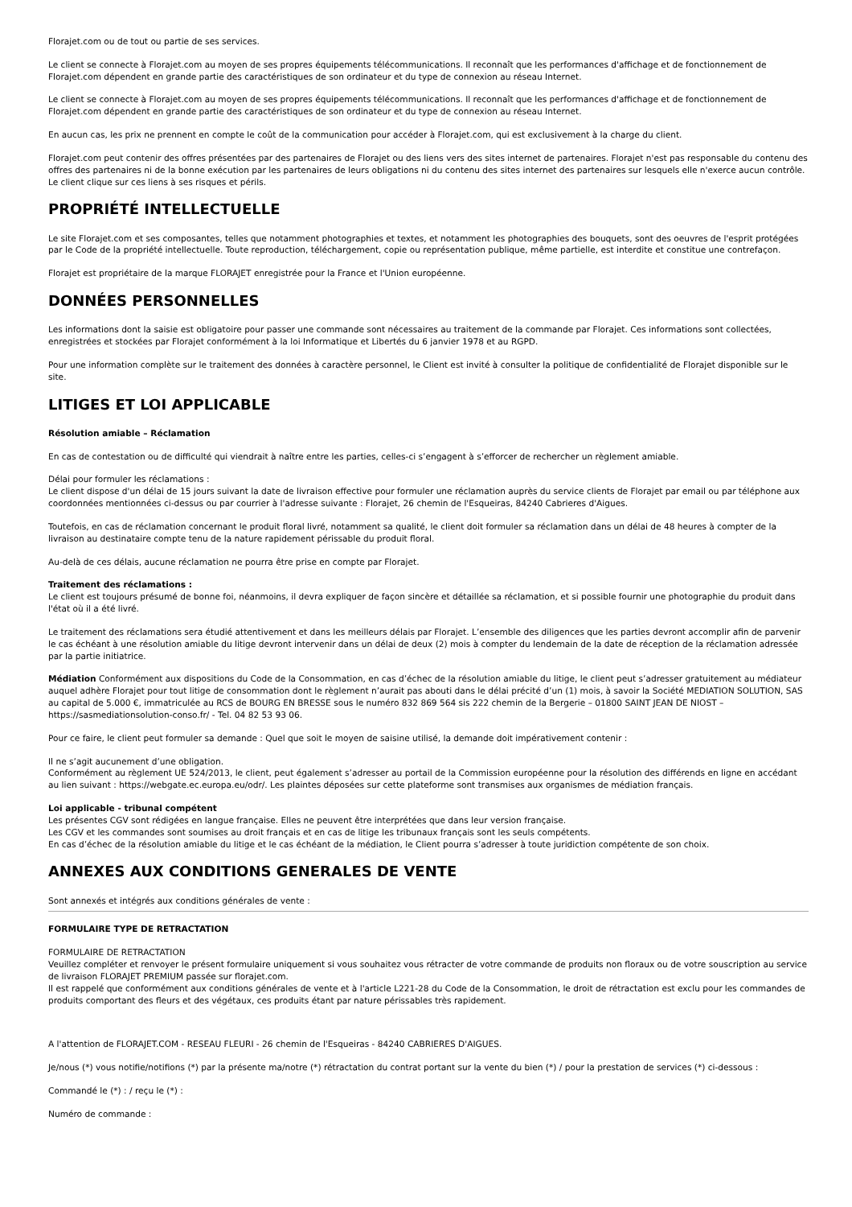Florajet.com ou de tout ou partie de ses services.
Le client se connecte à Florajet.com au moyen de ses propres équipements télécommunications. Il reconnaît que les performances d'affichage et de fonctionnement de Florajet.com dépendent en grande partie des caractéristiques de son ordinateur et du type de connexion au réseau Internet.
Le client se connecte à Florajet.com au moyen de ses propres équipements télécommunications. Il reconnaît que les performances d'affichage et de fonctionnement de Florajet.com dépendent en grande partie des caractéristiques de son ordinateur et du type de connexion au réseau Internet.
En aucun cas, les prix ne prennent en compte le coût de la communication pour accéder à Florajet.com, qui est exclusivement à la charge du client.
Florajet.com peut contenir des offres présentées par des partenaires de Florajet ou des liens vers des sites internet de partenaires. Florajet n'est pas responsable du contenu des offres des partenaires ni de la bonne exécution par les partenaires de leurs obligations ni du contenu des sites internet des partenaires sur lesquels elle n'exerce aucun contrôle. Le client clique sur ces liens à ses risques et périls.
PROPRIÉTÉ INTELLECTUELLE
Le site Florajet.com et ses composantes, telles que notamment photographies et textes, et notamment les photographies des bouquets, sont des oeuvres de l'esprit protégées par le Code de la propriété intellectuelle. Toute reproduction, téléchargement, copie ou représentation publique, même partielle, est interdite et constitue une contrefaçon.
Florajet est propriétaire de la marque FLORAJET enregistrée pour la France et l'Union européenne.
DONNÉES PERSONNELLES
Les informations dont la saisie est obligatoire pour passer une commande sont nécessaires au traitement de la commande par Florajet. Ces informations sont collectées, enregistrées et stockées par Florajet conformément à la loi Informatique et Libertés du 6 janvier 1978 et au RGPD.
Pour une information complète sur le traitement des données à caractère personnel, le Client est invité à consulter la politique de confidentialité de Florajet disponible sur le site.
LITIGES ET LOI APPLICABLE
Résolution amiable – Réclamation
En cas de contestation ou de difficulté qui viendrait à naître entre les parties, celles-ci s’engagent à s’efforcer de rechercher un règlement amiable.
Délai pour formuler les réclamations :
Le client dispose d'un délai de 15 jours suivant la date de livraison effective pour formuler une réclamation auprès du service clients de Florajet par email ou par téléphone aux coordonnées mentionnées ci-dessus ou par courrier à l'adresse suivante : Florajet, 26 chemin de l'Esqueiras, 84240 Cabrieres d'Aigues.
Toutefois, en cas de réclamation concernant le produit floral livré, notamment sa qualité, le client doit formuler sa réclamation dans un délai de 48 heures à compter de la livraison au destinataire compte tenu de la nature rapidement périssable du produit floral.
Au-delà de ces délais, aucune réclamation ne pourra être prise en compte par Florajet.
Traitement des réclamations :
Le client est toujours présumé de bonne foi, néanmoins, il devra expliquer de façon sincère et détaillée sa réclamation, et si possible fournir une photographie du produit dans l'état où il a été livré.
Le traitement des réclamations sera étudié attentivement et dans les meilleurs délais par Florajet. L’ensemble des diligences que les parties devront accomplir afin de parvenir le cas échéant à une résolution amiable du litige devront intervenir dans un délai de deux (2) mois à compter du lendemain de la date de réception de la réclamation adressée par la partie initiatrice.
Médiation Conformément aux dispositions du Code de la Consommation, en cas d’échec de la résolution amiable du litige, le client peut s’adresser gratuitement au médiateur auquel adhère Florajet pour tout litige de consommation dont le règlement n’aurait pas abouti dans le délai précité d’un (1) mois, à savoir la Société MEDIATION SOLUTION, SAS au capital de 5.000 €, immatriculée au RCS de BOURG EN BRESSE sous le numéro 832 869 564 sis 222 chemin de la Bergerie – 01800 SAINT JEAN DE NIOST – https://sasmediationsolution-conso.fr/ - Tel. 04 82 53 93 06.
Pour ce faire, le client peut formuler sa demande : Quel que soit le moyen de saisine utilisé, la demande doit impérativement contenir :
Il ne s’agit aucunement d’une obligation.
Conformément au règlement UE 524/2013, le client, peut également s’adresser au portail de la Commission européenne pour la résolution des différends en ligne en accédant au lien suivant : https://webgate.ec.europa.eu/odr/. Les plaintes déposées sur cette plateforme sont transmises aux organismes de médiation français.
Loi applicable - tribunal compétent
Les présentes CGV sont rédigées en langue française. Elles ne peuvent être interprétées que dans leur version française.
Les CGV et les commandes sont soumises au droit français et en cas de litige les tribunaux français sont les seuls compétents.
En cas d’échec de la résolution amiable du litige et le cas échéant de la médiation, le Client pourra s’adresser à toute juridiction compétente de son choix.
ANNEXES AUX CONDITIONS GENERALES DE VENTE
Sont annexés et intégrés aux conditions générales de vente :
FORMULAIRE TYPE DE RETRACTATION
FORMULAIRE DE RETRACTATION
Veuillez compléter et renvoyer le présent formulaire uniquement si vous souhaitez vous rétracter de votre commande de produits non floraux ou de votre souscription au service de livraison FLORAJET PREMIUM passée sur florajet.com.
Il est rappelé que conformément aux conditions générales de vente et à l'article L221-28 du Code de la Consommation, le droit de rétractation est exclu pour les commandes de produits comportant des fleurs et des végétaux, ces produits étant par nature périssables très rapidement.
A l'attention de FLORAJET.COM - RESEAU FLEURI - 26 chemin de l'Esqueiras - 84240 CABRIERES D'AIGUES.
Je/nous (*) vous notifie/notifions (*) par la présente ma/notre (*) rétractation du contrat portant sur la vente du bien (*) / pour la prestation de services (*) ci-dessous :
Commandé le (*) : / reçu le (*) :
Numéro de commande :